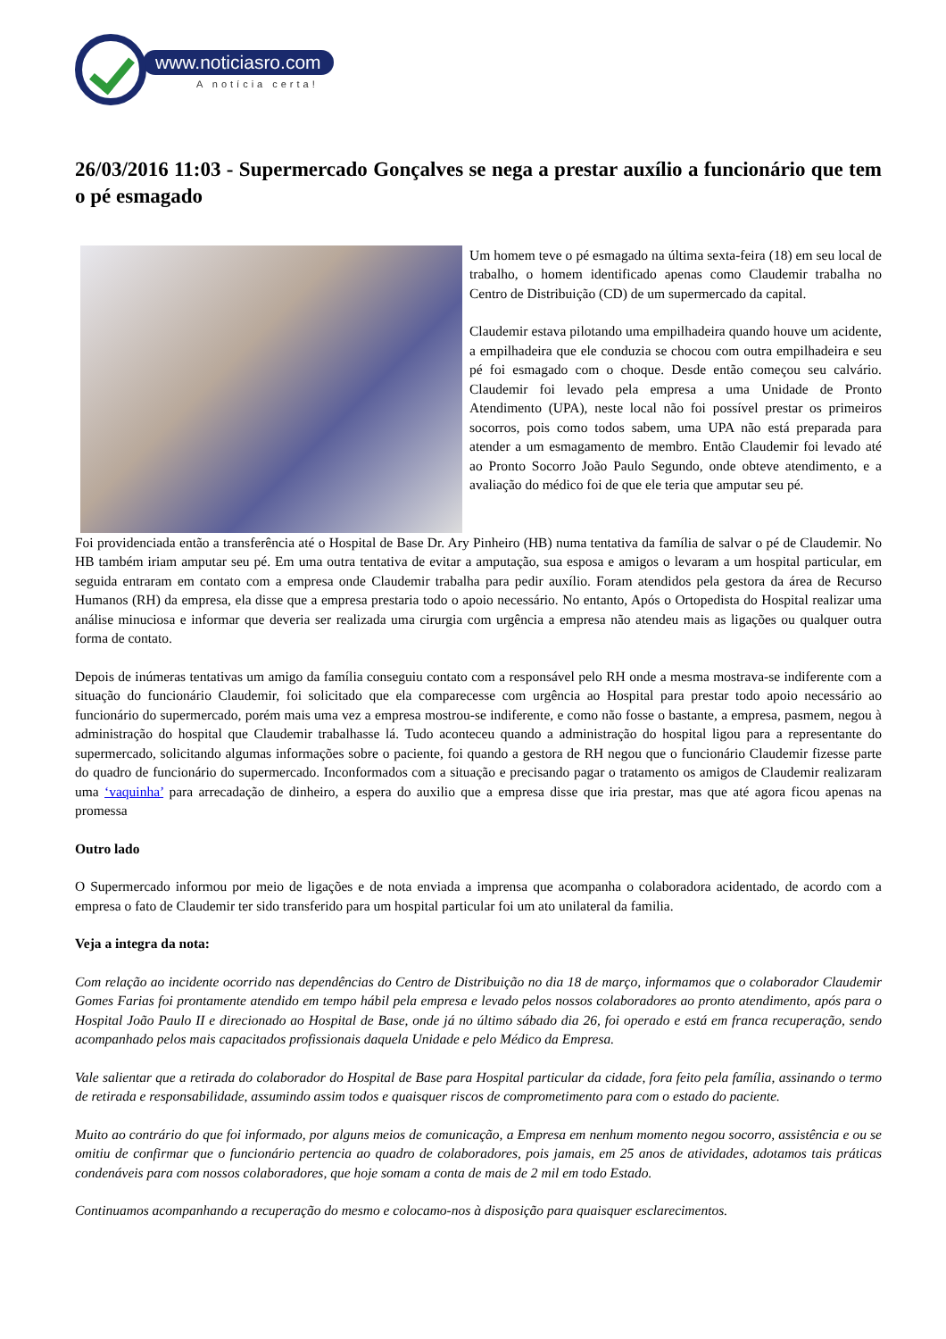www.noticiasro.com
A notícia certa!
26/03/2016 11:03 - Supermercado Gonçalves se nega a prestar auxílio a funcionário que tem o pé esmagado
Um homem teve o pé esmagado na última sexta-feira (18) em seu local de trabalho, o homem identificado apenas como Claudemir trabalha no Centro de Distribuição (CD) de um supermercado da capital.
Claudemir estava pilotando uma empilhadeira quando houve um acidente, a empilhadeira que ele conduzia se chocou com outra empilhadeira e seu pé foi esmagado com o choque. Desde então começou seu calvário. Claudemir foi levado pela empresa a uma Unidade de Pronto Atendimento (UPA), neste local não foi possível prestar os primeiros socorros, pois como todos sabem, uma UPA não está preparada para atender a um esmagamento de membro. Então Claudemir foi levado até ao Pronto Socorro João Paulo Segundo, onde obteve atendimento, e a avaliação do médico foi de que ele teria que amputar seu pé.
Foi providenciada então a transferência até o Hospital de Base Dr. Ary Pinheiro (HB) numa tentativa da família de salvar o pé de Claudemir. No HB também iriam amputar seu pé. Em uma outra tentativa de evitar a amputação, sua esposa e amigos o levaram a um hospital particular, em seguida entraram em contato com a empresa onde Claudemir trabalha para pedir auxílio. Foram atendidos pela gestora da área de Recurso Humanos (RH) da empresa, ela disse que a empresa prestaria todo o apoio necessário. No entanto, Após o Ortopedista do Hospital realizar uma análise minuciosa e informar que deveria ser realizada uma cirurgia com urgência a empresa não atendeu mais as ligações ou qualquer outra forma de contato.
Depois de inúmeras tentativas um amigo da família conseguiu contato com a responsável pelo RH onde a mesma mostrava-se indiferente com a situação do funcionário Claudemir, foi solicitado que ela comparecesse com urgência ao Hospital para prestar todo apoio necessário ao funcionário do supermercado, porém mais uma vez a empresa mostrou-se indiferente, e como não fosse o bastante, a empresa, pasmem, negou à administração do hospital que Claudemir trabalhasse lá. Tudo aconteceu quando a administração do hospital ligou para a representante do supermercado, solicitando algumas informações sobre o paciente, foi quando a gestora de RH negou que o funcionário Claudemir fizesse parte do quadro de funcionário do supermercado. Inconformados com a situação e precisando pagar o tratamento os amigos de Claudemir realizaram uma ‘vaquinha’ para arrecadação de dinheiro, a espera do auxilio que a empresa disse que iria prestar, mas que até agora ficou apenas na promessa
Outro lado
O Supermercado informou por meio de ligações e de nota enviada a imprensa que acompanha o colaboradora acidentado, de acordo com a empresa o fato de Claudemir ter sido transferido para um hospital particular foi um ato unilateral da familia.
Veja a integra da nota:
Com relação ao incidente ocorrido nas dependências do Centro de Distribuição no dia 18 de março, informamos que o colaborador Claudemir Gomes Farias foi prontamente atendido em tempo hábil pela empresa e levado pelos nossos colaboradores ao pronto atendimento, após para o Hospital João Paulo II e direcionado ao Hospital de Base, onde já no último sábado dia 26, foi operado e está em franca recuperação, sendo acompanhado pelos mais capacitados profissionais daquela Unidade e pelo Médico da Empresa.
Vale salientar que a retirada do colaborador do Hospital de Base para Hospital particular da cidade, fora feito pela família, assinando o termo de retirada e responsabilidade, assumindo assim todos e quaisquer riscos de comprometimento para com o estado do paciente.
Muito ao contrário do que foi informado, por alguns meios de comunicação, a Empresa em nenhum momento negou socorro, assistência e ou se omitiu de confirmar que o funcionário pertencia ao quadro de colaboradores, pois jamais, em 25 anos de atividades, adotamos tais práticas condenáveis para com nossos colaboradores, que hoje somam a conta de mais de 2 mil em todo Estado.
Continuamos acompanhando a recuperação do mesmo e colocamo-nos à disposição para quaisquer esclarecimentos.